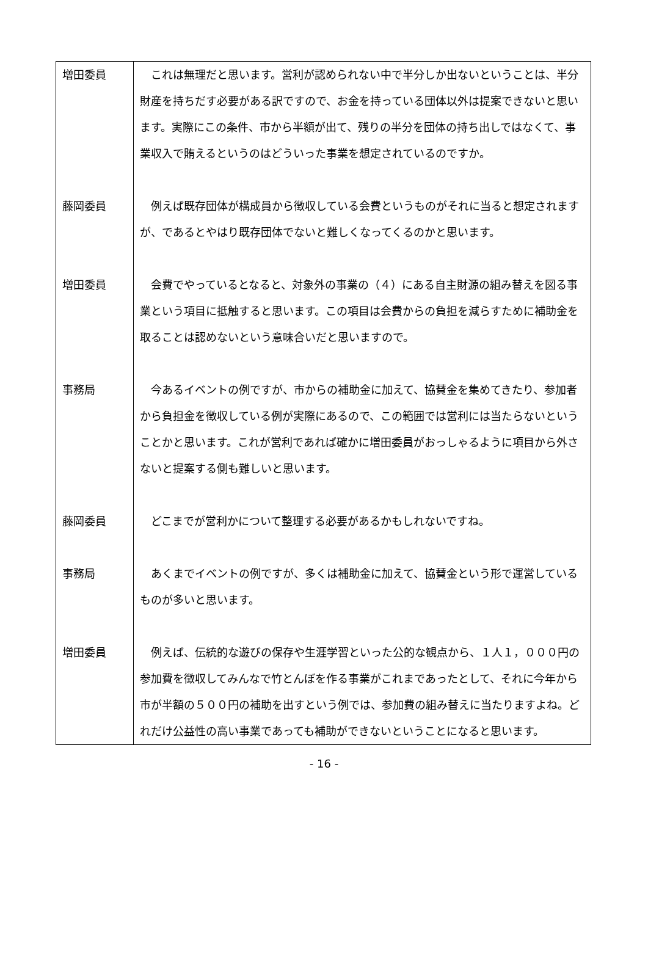| 増田委員 | これは無理だと思います。営利が認められない中で半分しか出ないということは、半分財産を持ちだす必要がある訳ですので、お金を持っている団体以外は提案できないと思います。実際にこの条件、市から半額が出て、残りの半分を団体の持ち出しではなくて、事業収入で賄えるというのはどういった事業を想定されているのですか。 |
| 藤岡委員 | 例えば既存団体が構成員から徴収している会費というものがそれに当ると想定されますが、であるとやはり既存団体でないと難しくなってくるのかと思います。 |
| 増田委員 | 会費でやっているとなると、対象外の事業の（４）にある自主財源の組み替えを図る事業という項目に抵触すると思います。この項目は会費からの負担を減らすために補助金を取ることは認めないという意味合いだと思いますので。 |
| 事務局 | 今あるイベントの例ですが、市からの補助金に加えて、協賛金を集めてきたり、参加者から負担金を徴収している例が実際にあるので、この範囲では営利には当たらないということかと思います。これが営利であれば確かに増田委員がおっしゃるように項目から外さないと提案する側も難しいと思います。 |
| 藤岡委員 | どこまでが営利かについて整理する必要があるかもしれないですね。 |
| 事務局 | あくまでイベントの例ですが、多くは補助金に加えて、協賛金という形で運営しているものが多いと思います。 |
| 増田委員 | 例えば、伝統的な遊びの保存や生涯学習といった公的な観点から、１人１，０００円の参加費を徴収してみんなで竹とんぼを作る事業がこれまであったとして、それに今年から市が半額の５００円の補助を出すという例では、参加費の組み替えに当たりますよね。どれだけ公益性の高い事業であっても補助ができないということになると思います。 |
- 16 -